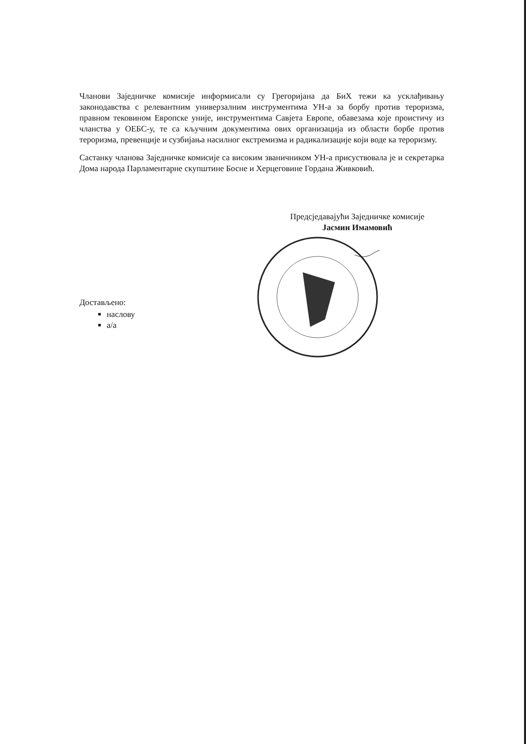Чланови Заједничке комисије информисали су Грегоријана да БиХ тежи ка усклађивању законодавства с релевантним универзалним инструментима УН-а за борбу против тероризма, правном тековином Европске уније, инструментима Савјета Европе, обавезама које проистичу из чланства у ОЕБС-у, те са кључним документима ових организација из области борбе против тероризма, превенције и сузбијања насилног екстремизма и радикализације који воде ка тероризму.
Састанку чланова Заједничке комисије са високим званичником УН-а присуствовала је и секретарка Дома народа Парламентарне скупштине Босне и Херцеговине Гордана Живковић.
Предсједавајући Заједничке комисије
Јасмин Имамовић
Достављено:
наслову
а/а